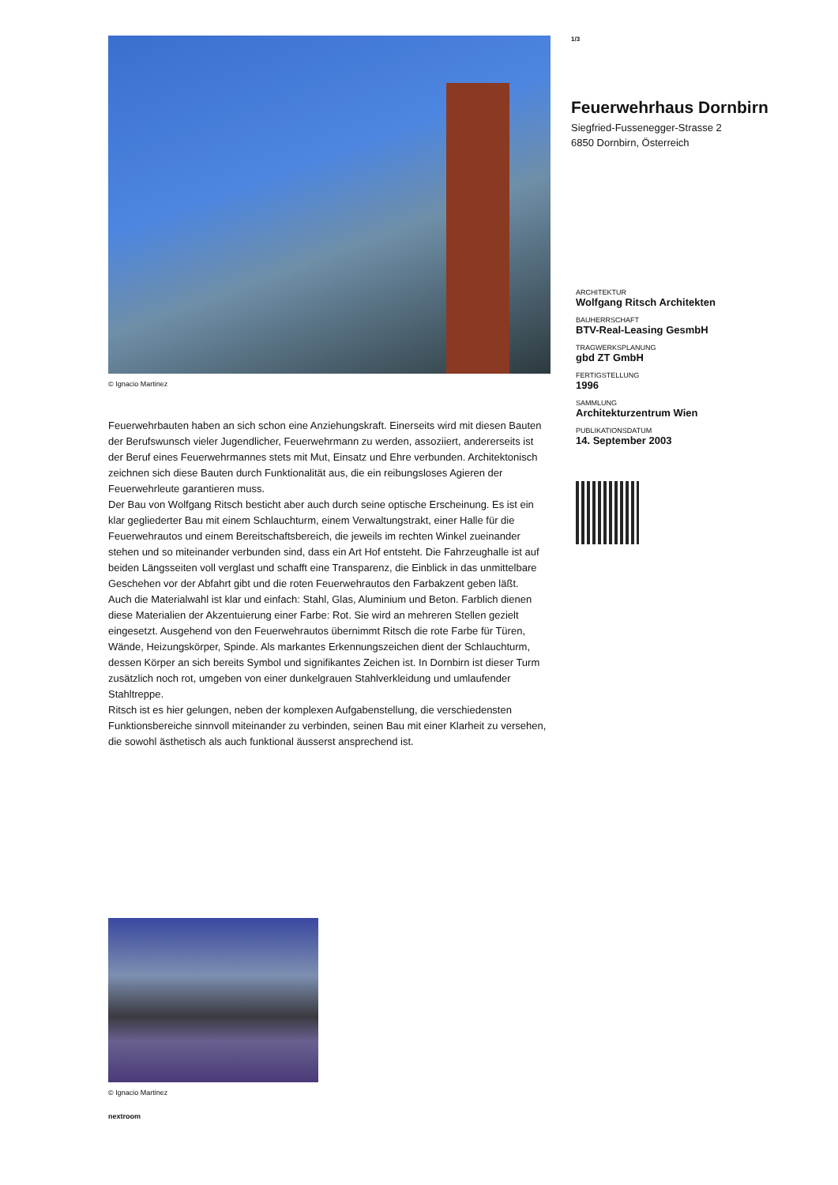© Ignacio Martinez
Feuerwehrbauten haben an sich schon eine Anziehungskraft. Einerseits wird mit diesen Bauten der Berufswunsch vieler Jugendlicher, Feuerwehrmann zu werden, assoziiert, andererseits ist der Beruf eines Feuerwehrmannes stets mit Mut, Einsatz und Ehre verbunden. Architektonisch zeichnen sich diese Bauten durch Funktionalität aus, die ein reibungsloses Agieren der Feuerwehrleute garantieren muss.
Der Bau von Wolfgang Ritsch besticht aber auch durch seine optische Erscheinung. Es ist ein klar gegliederter Bau mit einem Schlauchturm, einem Verwaltungstrakt, einer Halle für die Feuerwehrautos und einem Bereitschaftsbereich, die jeweils im rechten Winkel zueinander stehen und so miteinander verbunden sind, dass ein Art Hof entsteht. Die Fahrzeughalle ist auf beiden Längsseiten voll verglast und schafft eine Transparenz, die Einblick in das unmittelbare Geschehen vor der Abfahrt gibt und die roten Feuerwehrautos den Farbakzent geben läßt.
Auch die Materialwahl ist klar und einfach: Stahl, Glas, Aluminium und Beton. Farblich dienen diese Materialien der Akzentuierung einer Farbe: Rot. Sie wird an mehreren Stellen gezielt eingesetzt. Ausgehend von den Feuerwehrautos übernimmt Ritsch die rote Farbe für Türen, Wände, Heizungskörper, Spinde. Als markantes Erkennungszeichen dient der Schlauchturm, dessen Körper an sich bereits Symbol und signifikantes Zeichen ist. In Dornbirn ist dieser Turm zusätzlich noch rot, umgeben von einer dunkelgrauen Stahlverkleidung und umlaufender Stahltreppe.
Ritsch ist es hier gelungen, neben der komplexen Aufgabenstellung, die verschiedensten Funktionsbereiche sinnvoll miteinander zu verbinden, seinen Bau mit einer Klarheit zu versehen, die sowohl ästhetisch als auch funktional äusserst ansprechend ist.
© Ignacio Martinez
nextroom
1/3
Feuerwehrhaus Dornbirn
Siegfried-Fussenegger-Strasse 2
6850 Dornbirn, Österreich
ARCHITEKTUR
Wolfgang Ritsch Architekten
BAUHERRSCHAFT
BTV-Real-Leasing GesmbH
TRAGWERKSPLANUNG
gbd ZT GmbH
FERTIGSTELLUNG
1996
SAMMLUNG
Architekturzentrum Wien
PUBLIKATIONSDATUM
14. September 2003